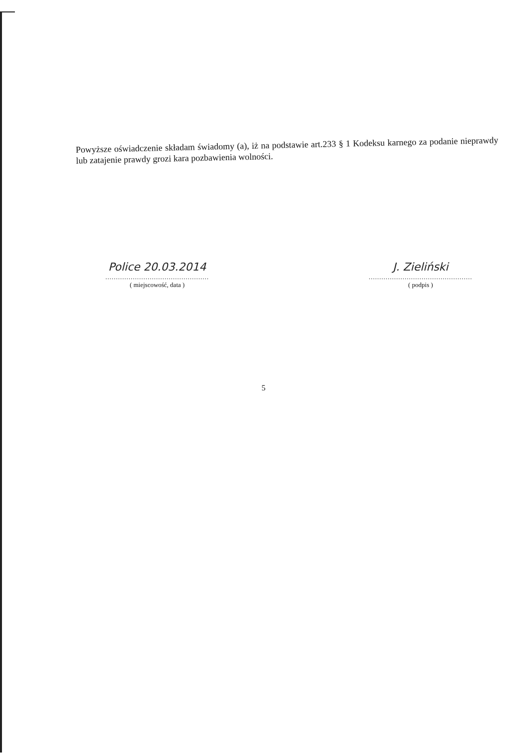Powyższe oświadczenie składam świadomy (a), iż na podstawie art.233 § 1 Kodeksu karnego za podanie nieprawdy lub zatajenie prawdy grozi kara pozbawienia wolności.
Police 20.03.2014
.................................................
( miejscowość, data )
J. Zieliński
.................................................
( podpis )
5